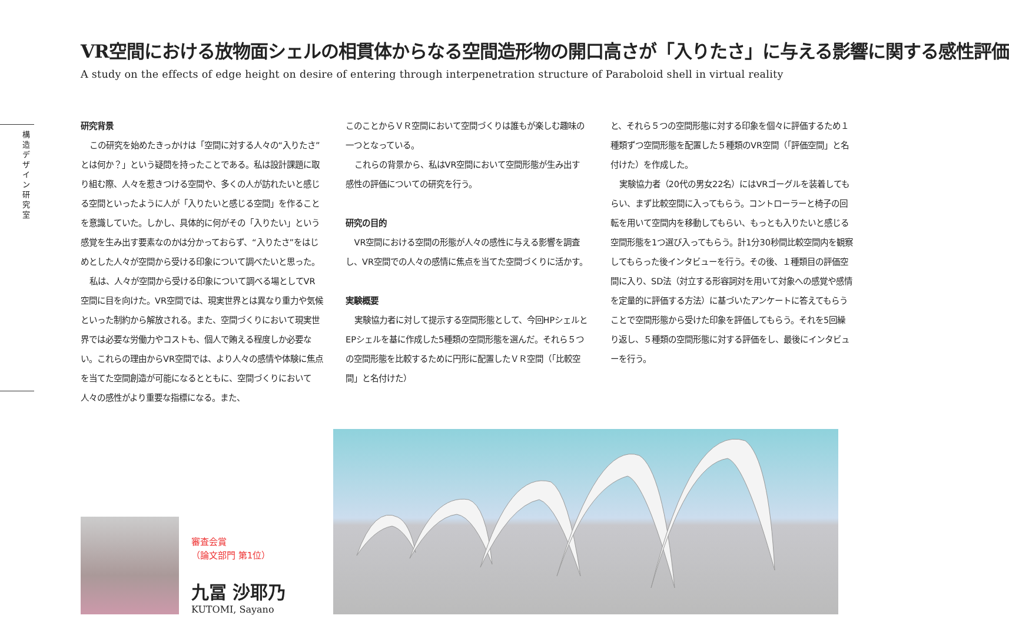VR空間における放物面シェルの相貫体からなる空間造形物の開口高さが「入りたさ」に与える影響に関する感性評価
A study on the effects of edge height on desire of entering through interpenetration structure of Paraboloid shell in virtual reality
構造デザイン研究室
研究背景
この研究を始めたきっかけは「空間に対する人々の“入りたさ”とは何か？」という疑問を持ったことである。私は設計課題に取り組む際、人々を惹きつける空間や、多くの人が訪れたいと感じる空間といったように人が「入りたいと感じる空間」を作ることを意識していた。しかし、具体的に何がその「入りたい」という感覚を生み出す要素なのかは分かっておらず、“入りたさ”をはじめとした人々が空間から受ける印象について調べたいと思った。
私は、人々が空間から受ける印象について調べる場としてVR空間に目を向けた。VR空間では、現実世界とは異なり重力や気候といった制約から解放される。また、空間づくりにおいて現実世界では必要な労働力やコストも、個人で賄える程度しか必要ない。これらの理由からVR空間では、より人々の感情や体験に焦点を当てた空間創造が可能になるとともに、空間づくりにおいて人々の感性がより重要な指標になる。また、
このことからＶＲ空間において空間づくりは誰もが楽しむ趣味の一つとなっている。
これらの背景から、私はVR空間において空間形態が生み出す感性の評価についての研究を行う。
研究の目的
VR空間における空間の形態が人々の感性に与える影響を調査し、VR空間での人々の感情に焦点を当てた空間づくりに活かす。
実験概要
実験協力者に対して提示する空間形態として、今回HPシェルとEPシェルを基に作成した5種類の空間形態を選んだ。それら５つの空間形態を比較するために円形に配置したＶＲ空間（「比較空間」と名付けた）
と、それら５つの空間形態に対する印象を個々に評価するため１種類ずつ空間形態を配置した５種類のVR空間（「評価空間」と名付けた）を作成した。
実験協力者（20代の男女22名）にはVRゴーグルを装着してもらい、まず比較空間に入ってもらう。コントローラーと椅子の回転を用いて空間内を移動してもらい、もっとも入りたいと感じる空間形態を1つ選び入ってもらう。計1分30秒間比較空間内を観察してもらった後インタビューを行う。その後、１種類目の評価空間に入り、SD法（対立する形容詞対を用いて対象への感覚や感情を定量的に評価する方法）に基づいたアンケートに答えてもらうことで空間形態から受けた印象を評価してもらう。それを5回繰り返し、５種類の空間形態に対する評価をし、最後にインタビューを行う。
審査会賞
（論文部門 第1位）
九冨 沙耶乃
KUTOMI, Sayano